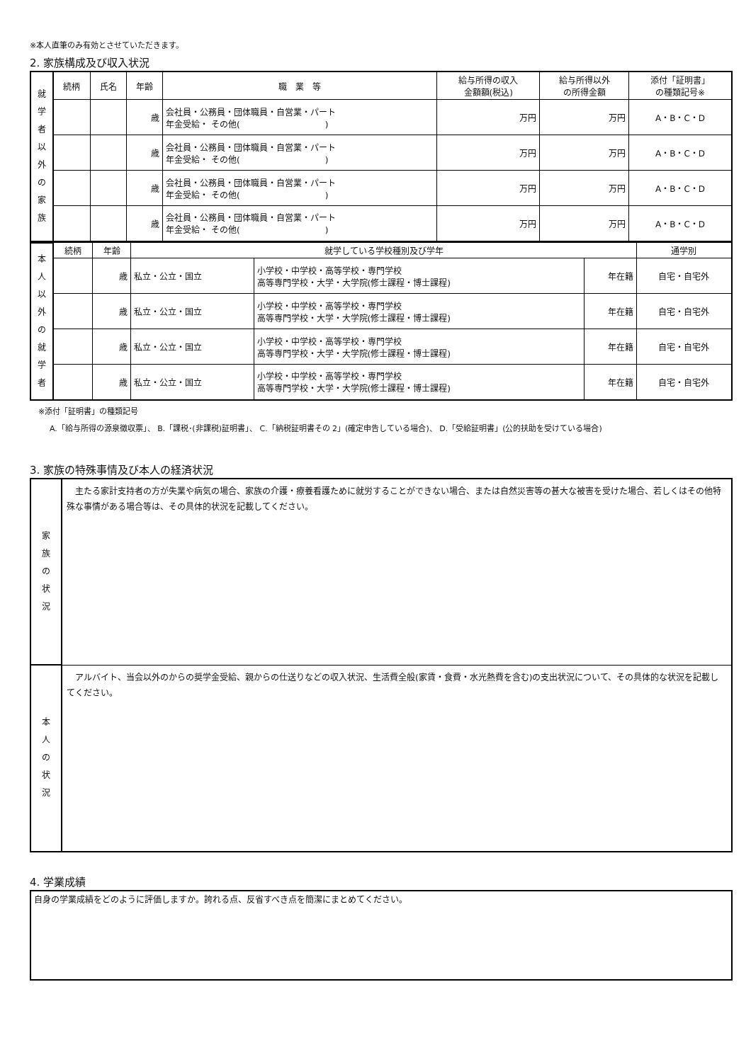※本人直筆のみ有効とさせていただきます。
2. 家族構成及び収入状況
| 就 学 者 以 外 の 家 族 | 続柄 | 氏名 | 年齢 | 職 業 等 | 給与所得の収入 金額額(税込) | 給与所得以外 の所得金額 | 添付「証明書」 の種類記号※ |
| | | | 歳 | 会社員・公務員・団体職員・自営業・パート 年金受給・ その他( ) | 万円 | 万円 | A・B・C・D |
| | | | 歳 | 会社員・公務員・団体職員・自営業・パート 年金受給・ その他( ) | 万円 | 万円 | A・B・C・D |
| | | | 歳 | 会社員・公務員・団体職員・自営業・パート 年金受給・ その他( ) | 万円 | 万円 | A・B・C・D |
| | | | 歳 | 会社員・公務員・団体職員・自営業・パート 年金受給・ その他( ) | 万円 | 万円 | A・B・C・D |
| 本 人 以 外 の 就 学 者 | 続柄 | 年齢 | 就学している学校種別及び学年 | | | 通学別 |
| | | 歳 | 私立・公立・国立 | 小学校・中学校・高等学校・専門学校 高等専門学校・大学・大学院(修士課程・博士課程) | 年在籍 | 自宅・自宅外 |
| | | 歳 | 私立・公立・国立 | 小学校・中学校・高等学校・専門学校 高等専門学校・大学・大学院(修士課程・博士課程) | 年在籍 | 自宅・自宅外 |
| | | 歳 | 私立・公立・国立 | 小学校・中学校・高等学校・専門学校 高等専門学校・大学・大学院(修士課程・博士課程) | 年在籍 | 自宅・自宅外 |
| | | 歳 | 私立・公立・国立 | 小学校・中学校・高等学校・専門学校 高等専門学校・大学・大学院(修士課程・博士課程) | 年在籍 | 自宅・自宅外 |
※添付「証明書」の種類記号
A.「給与所得の源泉徴収票」、 B.「課税･(非課税)証明書」、 C.「納税証明書その 2」(確定申告している場合)、 D.「受給証明書」(公的扶助を受けている場合)
3. 家族の特殊事情及び本人の経済状況
| 家 族 の 状 況 | 主たる家計支持者の方が失業や病気の場合、家族の介護・療養看護ために就労することができない場合、または自然災害等の甚大な被害を受けた場合、若しくはその他特殊な事情がある場合等は、その具体的状況を記載してください。 |
| 本 人 の 状 況 | アルバイト、当会以外のからの奨学金受給、親からの仕送りなどの収入状況、生活費全般(家賃・食費・水光熱費を含む)の支出状況について、その具体的な状況を記載してください。 |
4. 学業成績
| 自身の学業成績をどのように評価しますか。誇れる点、反省すべき点を簡潔にまとめてください。 |